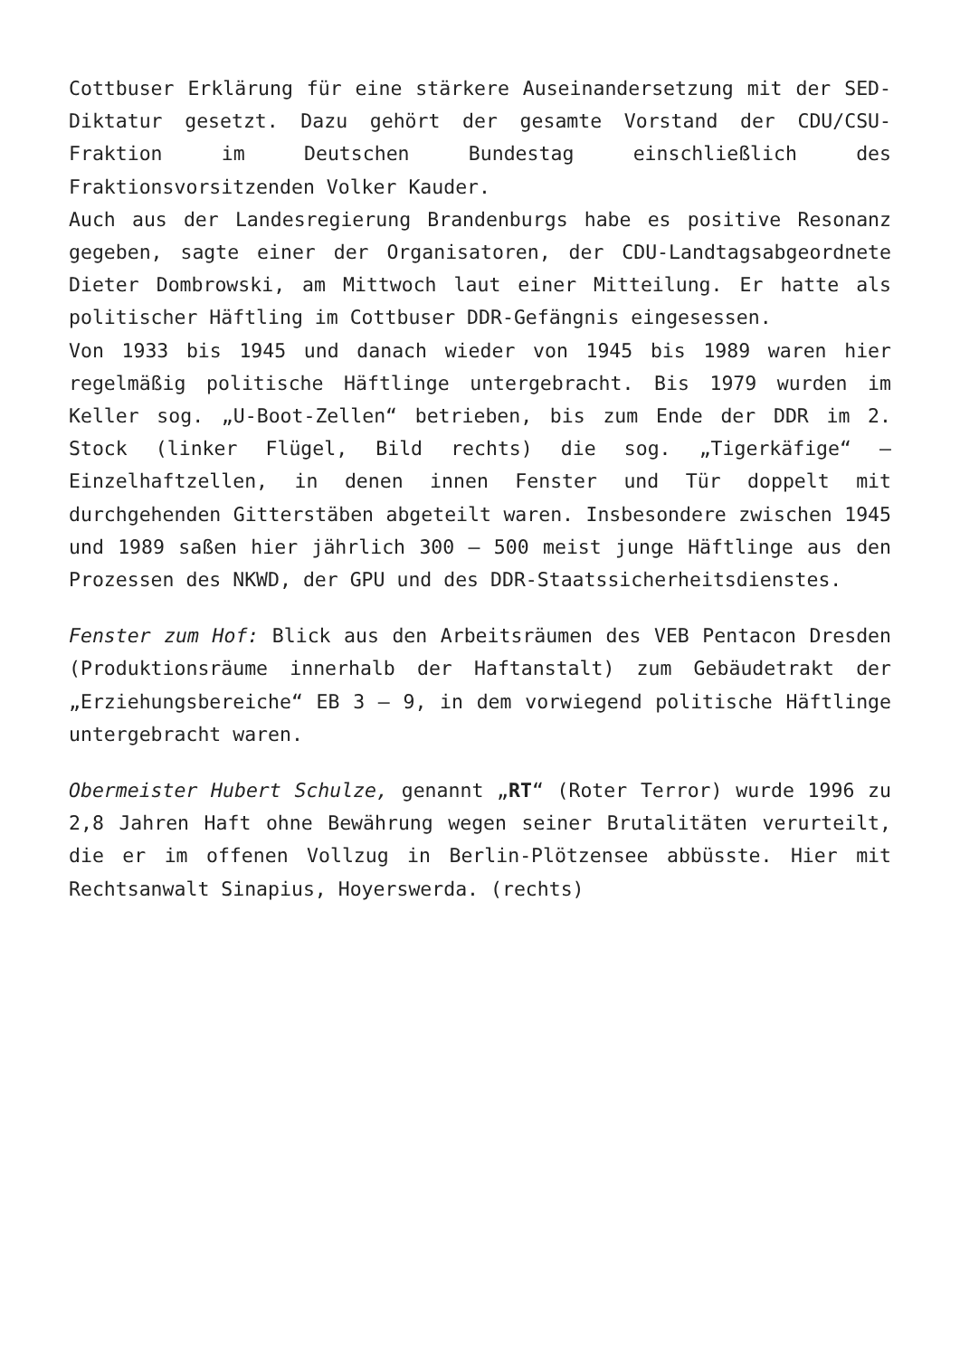Cottbuser Erklärung für eine stärkere Auseinandersetzung mit der SED-Diktatur gesetzt. Dazu gehört der gesamte Vorstand der CDU/CSU-Fraktion im Deutschen Bundestag einschließlich des Fraktionsvorsitzenden Volker Kauder.
Auch aus der Landesregierung Brandenburgs habe es positive Resonanz gegeben, sagte einer der Organisatoren, der CDU-Landtagsabgeordnete Dieter Dombrowski, am Mittwoch laut einer Mitteilung. Er hatte als politischer Häftling im Cottbuser DDR-Gefängnis eingesessen.
Von 1933 bis 1945 und danach wieder von 1945 bis 1989 waren hier regelmäßig politische Häftlinge untergebracht. Bis 1979 wurden im Keller sog. „U-Boot-Zellen“ betrieben, bis zum Ende der DDR im 2. Stock (linker Flügel, Bild rechts) die sog. „Tigerkäfige“ – Einzelhaftzellen, in denen innen Fenster und Tür doppelt mit durchgehenden Gitterstäben abgeteilt waren. Insbesondere zwischen 1945 und 1989 saßen hier jährlich 300 – 500 meist junge Häftlinge aus den Prozessen des NKWD, der GPU und des DDR-Staatssicherheitsdienstes.
Fenster zum Hof: Blick aus den Arbeitsräumen des VEB Pentacon Dresden (Produktionsräume innerhalb der Haftanstalt) zum Gebäudetrakt der „Erziehungsbereiche“ EB 3 – 9, in dem vorwiegend politische Häftlinge untergebracht waren.
Obermeister Hubert Schulze, genannt „RT“ (Roter Terror) wurde 1996 zu 2,8 Jahren Haft ohne Bewährung wegen seiner Brutalitäten verurteilt, die er im offenen Vollzug in Berlin-Plötzensee abbüsste. Hier mit Rechtsanwalt Sinapius, Hoyerswerda. (rechts)